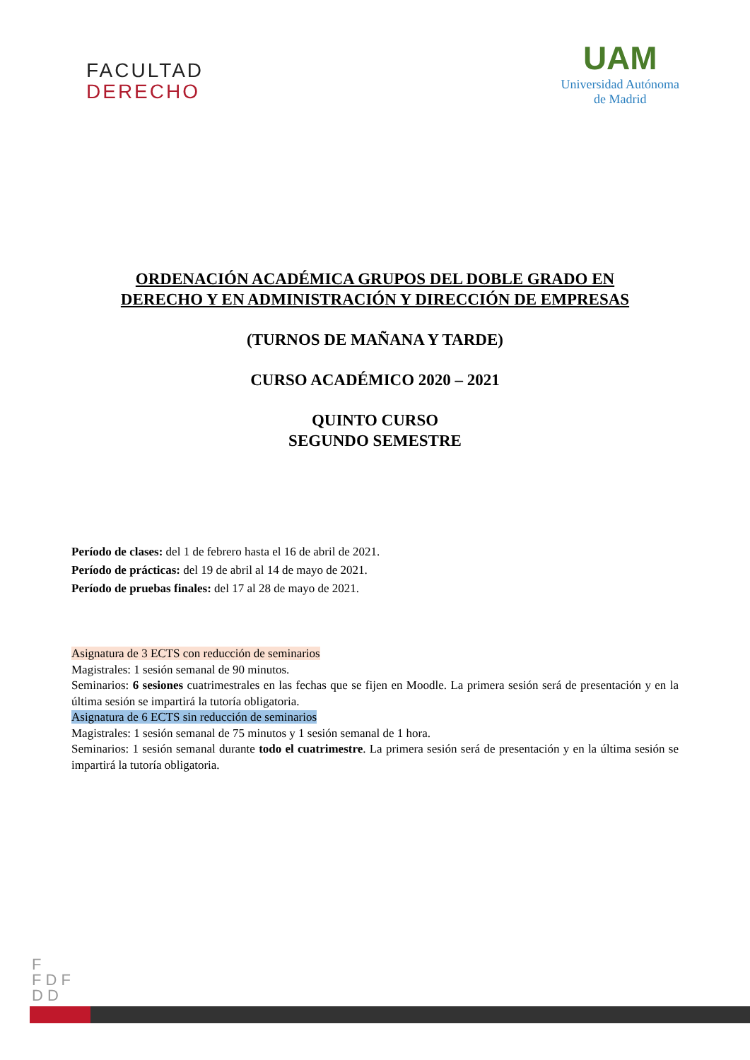FACULTAD
DERECHO
UAM
Universidad Autónoma
de Madrid
ORDENACIÓN ACADÉMICA GRUPOS DEL DOBLE GRADO EN
DERECHO Y EN ADMINISTRACIÓN Y DIRECCIÓN DE EMPRESAS
(TURNOS DE MAÑANA Y TARDE)
CURSO ACADÉMICO 2020 – 2021
QUINTO CURSO
SEGUNDO SEMESTRE
Período de clases: del 1 de febrero hasta el 16 de abril de 2021.
Período de prácticas: del 19 de abril al 14 de mayo de 2021.
Período de pruebas finales: del 17 al 28 de mayo de 2021.
Asignatura de 3 ECTS con reducción de seminarios
Magistrales: 1 sesión semanal de 90 minutos.
Seminarios: 6 sesiones cuatrimestrales en las fechas que se fijen en Moodle. La primera sesión será de presentación y en la última sesión se impartirá la tutoría obligatoria.
Asignatura de 6 ECTS sin reducción de seminarios
Magistrales: 1 sesión semanal de 75 minutos y 1 sesión semanal de 1 hora.
Seminarios: 1 sesión semanal durante todo el cuatrimestre. La primera sesión será de presentación y en la última sesión se impartirá la tutoría obligatoria.
F
F D F
D D